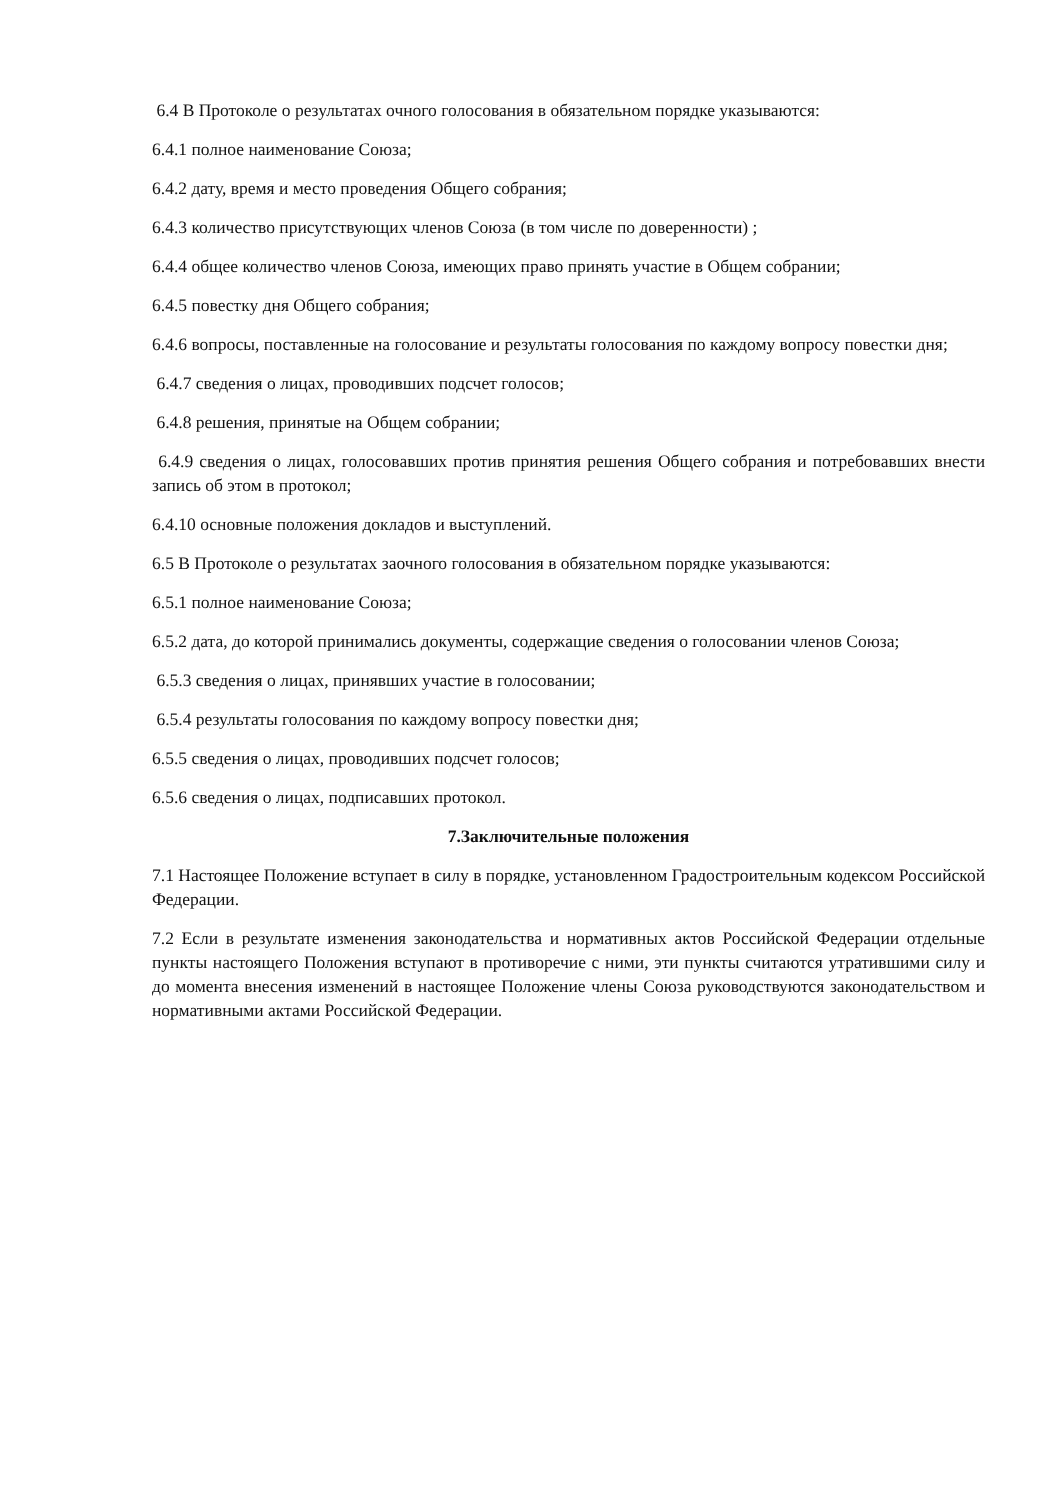6.4 В Протоколе о результатах очного голосования в обязательном порядке указываются:
6.4.1 полное наименование Союза;
6.4.2 дату, время и место проведения Общего собрания;
6.4.3 количество присутствующих членов Союза (в том числе по доверенности) ;
6.4.4 общее количество членов Союза, имеющих право принять участие в Общем собрании;
6.4.5 повестку дня Общего собрания;
6.4.6 вопросы, поставленные на голосование и результаты голосования по каждому вопросу повестки дня;
6.4.7 сведения о лицах, проводивших подсчет голосов;
6.4.8 решения, принятые на Общем собрании;
6.4.9 сведения о лицах, голосовавших против принятия решения Общего собрания и потребовавших внести запись об этом в протокол;
6.4.10 основные положения докладов и выступлений.
6.5 В Протоколе о результатах заочного голосования в обязательном порядке указываются:
6.5.1 полное наименование Союза;
6.5.2 дата, до которой принимались документы, содержащие сведения о голосовании членов Союза;
6.5.3 сведения о лицах, принявших участие в голосовании;
6.5.4 результаты голосования по каждому вопросу повестки дня;
6.5.5 сведения о лицах, проводивших подсчет голосов;
6.5.6 сведения о лицах, подписавших протокол.
7.Заключительные положения
7.1 Настоящее Положение вступает в силу в порядке, установленном Градостроительным кодексом Российской Федерации.
7.2 Если в результате изменения законодательства и нормативных актов Российской Федерации отдельные пункты настоящего Положения вступают в противоречие с ними, эти пункты считаются утратившими силу и до момента внесения изменений в настоящее Положение члены Союза руководствуются законодательством и нормативными актами Российской Федерации.